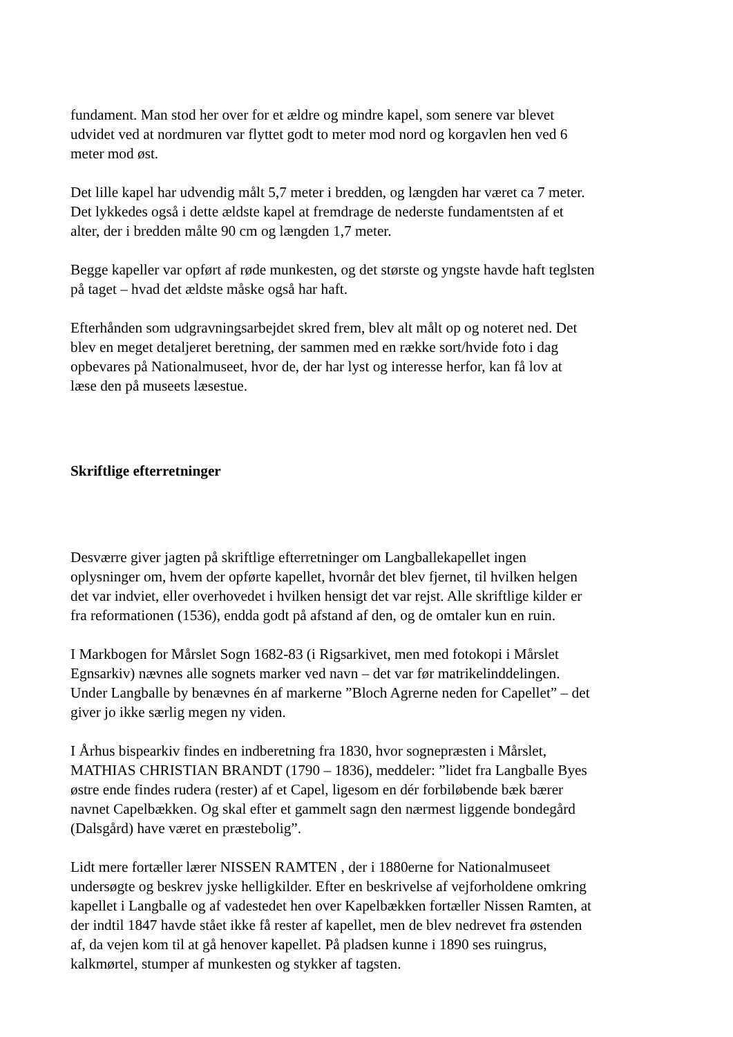fundament. Man stod her over for et ældre og mindre kapel, som senere var blevet udvidet ved at nordmuren var flyttet godt to meter mod nord og korgavlen hen ved 6 meter mod øst.
Det lille kapel har udvendig målt 5,7 meter i bredden, og længden har været ca 7 meter. Det lykkedes også i dette ældste kapel at fremdrage de nederste fundamentsten af et alter, der i bredden målte 90 cm og længden 1,7 meter.
Begge kapeller var opført af røde munkesten, og det største og yngste havde haft teglsten på taget – hvad det ældste måske også har haft.
Efterhånden som udgravningsarbejdet skred frem, blev alt målt op og noteret ned. Det blev en meget detaljeret beretning, der sammen med en række sort/hvide foto i dag opbevares på Nationalmuseet, hvor de, der har lyst og interesse herfor, kan få lov at læse den på museets læsestue.
Skriftlige efterretninger
Desværre giver jagten på skriftlige efterretninger om Langballekapellet ingen oplysninger om, hvem der opførte kapellet, hvornår det blev fjernet, til hvilken helgen det var indviet, eller overhovedet i hvilken hensigt det var rejst. Alle skriftlige kilder er fra reformationen (1536), endda godt på afstand af den, og de omtaler kun en ruin.
I Markbogen for Mårslet Sogn 1682-83 (i Rigsarkivet, men med fotokopi i Mårslet Egnsarkiv) nævnes alle sognets marker ved navn – det var før matrikelinddelingen. Under Langballe by benævnes én af markerne ”Bloch Agrerne neden for Capellet” – det giver jo ikke særlig megen ny viden.
I Århus bispearkiv findes en indberetning fra 1830, hvor sognepræsten i Mårslet, MATHIAS CHRISTIAN BRANDT (1790 – 1836), meddeler: ”lidet fra Langballe Byes østre ende findes rudera (rester) af et Capel, ligesom en dér forbiløbende bæk bærer navnet Capelbækken. Og skal efter et gammelt sagn den nærmest liggende bondegård (Dalsgård) have været en præstebolig”.
Lidt mere fortæller lærer NISSEN RAMTEN , der i 1880erne for Nationalmuseet undersøgte og beskrev jyske helligkilder. Efter en beskrivelse af vejforholdene omkring kapellet i Langballe og af vadestedet hen over Kapelbækken fortæller Nissen Ramten, at der indtil 1847 havde stået ikke få rester af kapellet, men de blev nedrevet fra østenden af, da vejen kom til at gå henover kapellet. På pladsen kunne i 1890 ses ruingrus, kalkmørtel, stumper af munkesten og stykker af tagsten.